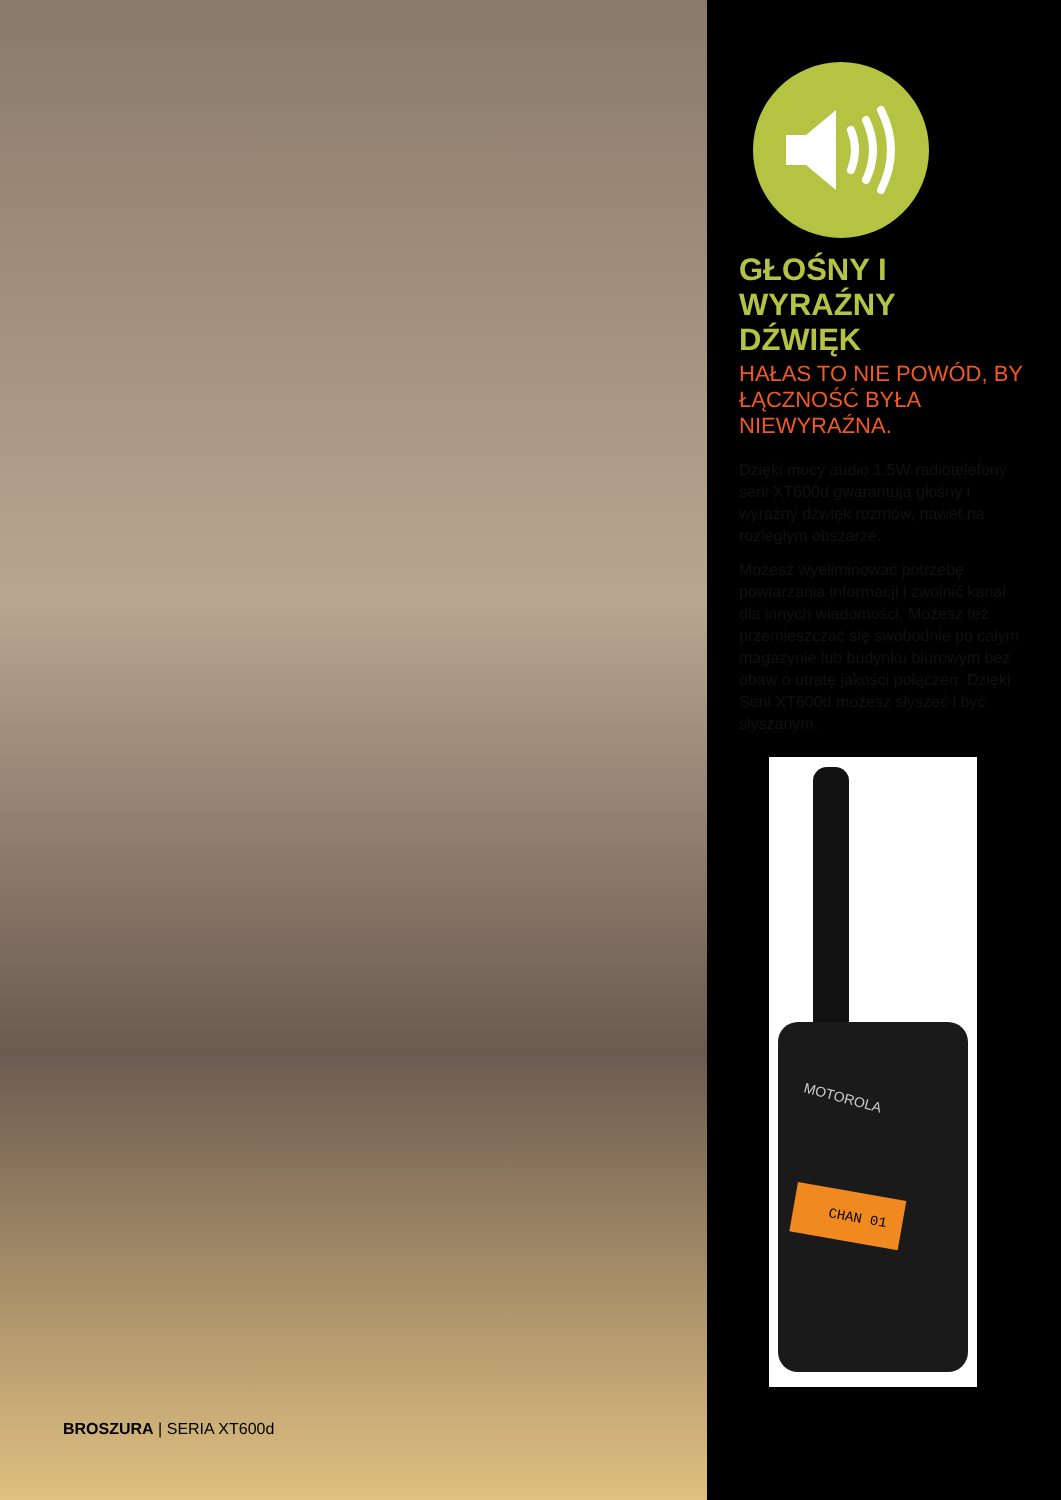BROSZURA | SERIA XT600d
GŁOŚNY I
WYRAŹNY
DŹWIĘK
HAŁAS TO NIE POWÓD, BY ŁĄCZNOŚĆ BYŁA NIEWYRAŹNA.
Dzięki mocy audio 1.5W radiotelefony serii XT600d gwarantują głośny i wyraźny dźwięk rozmów, nawet na rozległym obszarze.
Możesz wyeliminować potrzebę powtarzania informacji i zwolnić kanał dla innych wiadomości. Możesz też przemieszczać się swobodnie po całym magazynie lub budynku biurowym bez obaw o utratę jakości połączeń. Dzięki Serii XT600d możesz słyszeć i być słyszanym.
MOTOROLA
CHAN 01